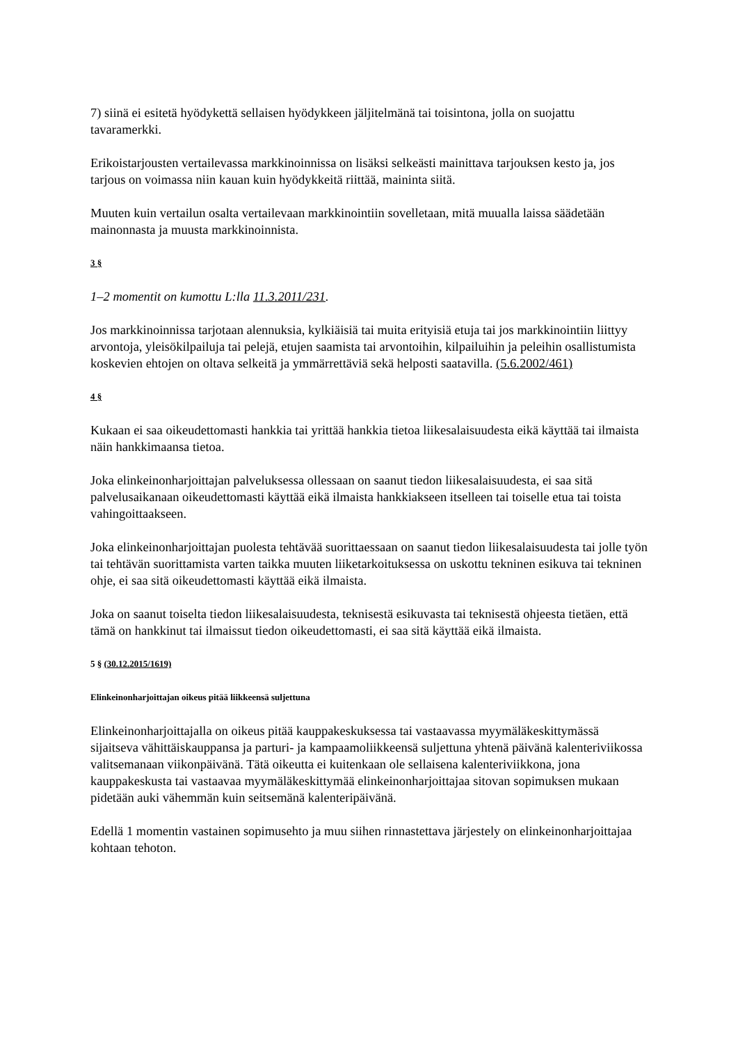7) siinä ei esitetä hyödykettä sellaisen hyödykkeen jäljitelmänä tai toisintona, jolla on suojattu tavaramerkki.
Erikoistarjousten vertailevassa markkinoinnissa on lisäksi selkeästi mainittava tarjouksen kesto ja, jos tarjous on voimassa niin kauan kuin hyödykkeitä riittää, maininta siitä.
Muuten kuin vertailun osalta vertailevaan markkinointiin sovelletaan, mitä muualla laissa säädetään mainonnasta ja muusta markkinoinnista.
3 §
1–2 momentit on kumottu L:lla 11.3.2011/231.
Jos markkinoinnissa tarjotaan alennuksia, kylkiäisiä tai muita erityisiä etuja tai jos markkinointiin liittyy arvontoja, yleisökilpailuja tai pelejä, etujen saamista tai arvontoihin, kilpailuihin ja peleihin osallistumista koskevien ehtojen on oltava selkeitä ja ymmärrettäviä sekä helposti saatavilla. (5.6.2002/461)
4 §
Kukaan ei saa oikeudettomasti hankkia tai yrittää hankkia tietoa liikesalaisuudesta eikä käyttää tai ilmaista näin hankkimaansa tietoa.
Joka elinkeinonharjoittajan palveluksessa ollessaan on saanut tiedon liikesalaisuudesta, ei saa sitä palvelusaikanaan oikeudettomasti käyttää eikä ilmaista hankkiakseen itselleen tai toiselle etua tai toista vahingoittaakseen.
Joka elinkeinonharjoittajan puolesta tehtävää suorittaessaan on saanut tiedon liikesalaisuudesta tai jolle työn tai tehtävän suorittamista varten taikka muuten liiketarkoituksessa on uskottu tekninen esikuva tai tekninen ohje, ei saa sitä oikeudettomasti käyttää eikä ilmaista.
Joka on saanut toiselta tiedon liikesalaisuudesta, teknisestä esikuvasta tai teknisestä ohjeesta tietäen, että tämä on hankkinut tai ilmaissut tiedon oikeudettomasti, ei saa sitä käyttää eikä ilmaista.
5 § (30.12.2015/1619)
Elinkeinonharjoittajan oikeus pitää liikkeensä suljettuna
Elinkeinonharjoittajalla on oikeus pitää kauppakeskuksessa tai vastaavassa myymäläkeskittymässä sijaitseva vähittäiskauppansa ja parturi- ja kampaamoliikkeensä suljettuna yhtenä päivänä kalenteriviikossa valitsemanaan viikonpäivänä. Tätä oikeutta ei kuitenkaan ole sellaisena kalenteriviikkona, jona kauppakeskusta tai vastaavaa myymäläkeskittymää elinkeinonharjoittajaa sitovan sopimuksen mukaan pidetään auki vähemmän kuin seitsemänä kalenteripäivänä.
Edellä 1 momentin vastainen sopimusehto ja muu siihen rinnastettava järjestely on elinkeinonharjoittajaa kohtaan tehoton.